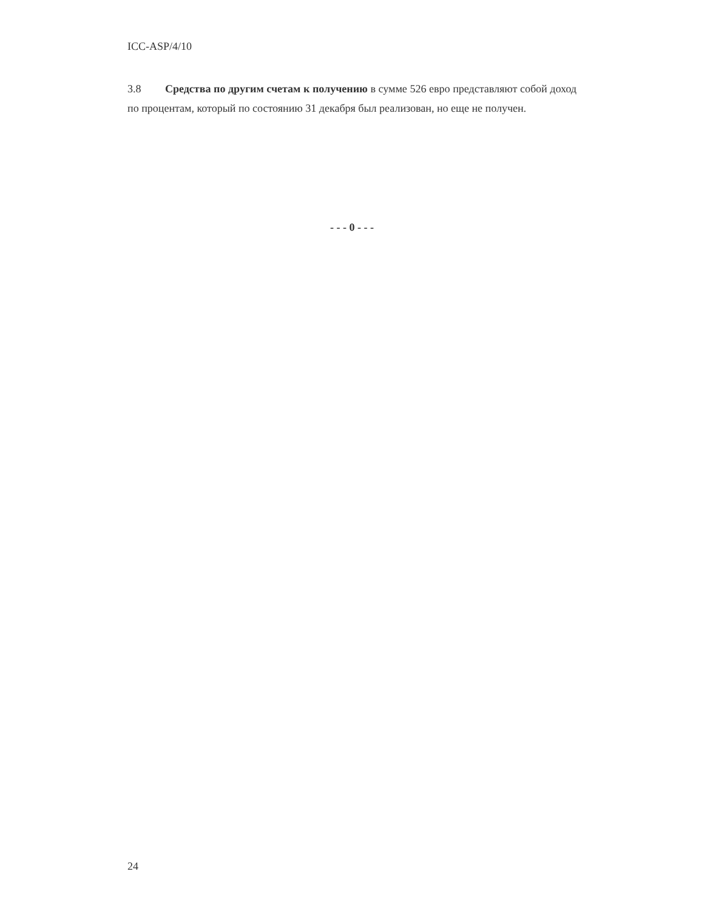ICC-ASP/4/10
3.8 Средства по другим счетам к получению в сумме 526 евро представляют собой доход по процентам, который по состоянию 31 декабря был реализован, но еще не получен.
- - - 0 - - -
24